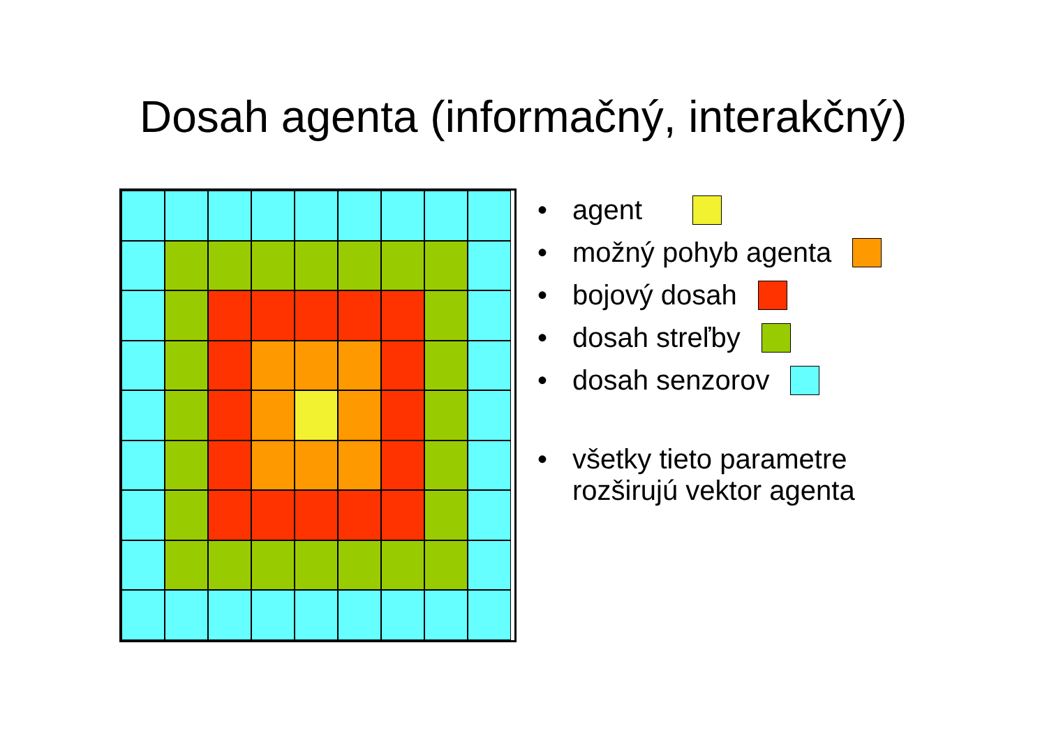Dosah agenta (informačný, interakčný)
• agent
• možný pohyb agenta
• bojový dosah
• dosah streľby
• dosah senzorov
• všetky tieto parametre
rozširujú vektor agenta